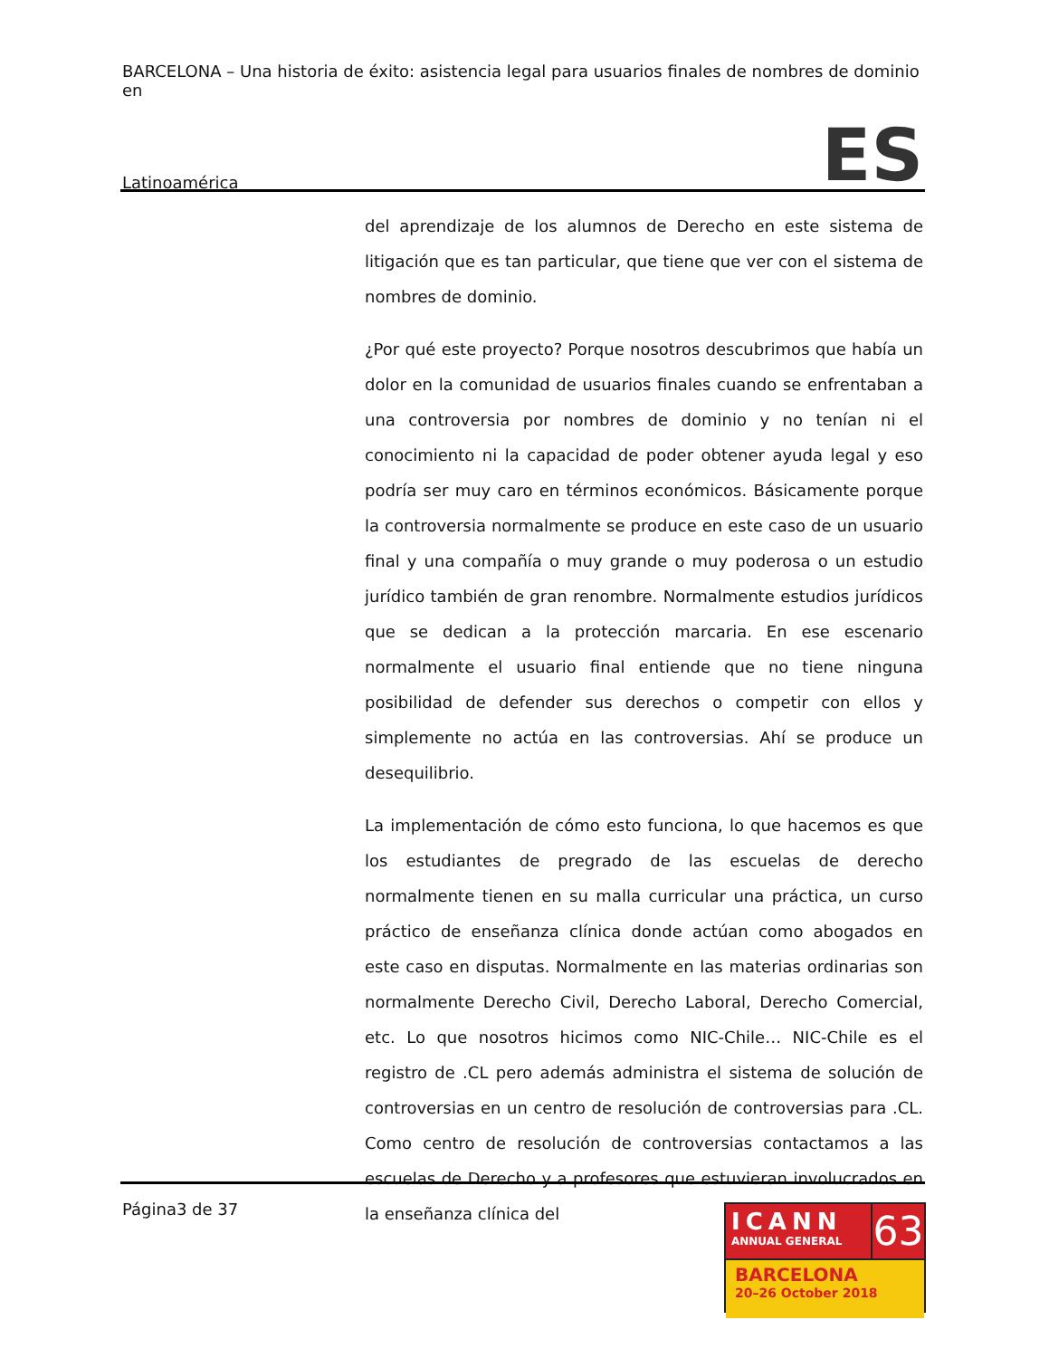BARCELONA – Una historia de éxito: asistencia legal para usuarios finales de nombres de dominio en
Latinoamérica ES
del aprendizaje de los alumnos de Derecho en este sistema de litigación que es tan particular, que tiene que ver con el sistema de nombres de dominio.
¿Por qué este proyecto? Porque nosotros descubrimos que había un dolor en la comunidad de usuarios finales cuando se enfrentaban a una controversia por nombres de dominio y no tenían ni el conocimiento ni la capacidad de poder obtener ayuda legal y eso podría ser muy caro en términos económicos. Básicamente porque la controversia normalmente se produce en este caso de un usuario final y una compañía o muy grande o muy poderosa o un estudio jurídico también de gran renombre. Normalmente estudios jurídicos que se dedican a la protección marcaria. En ese escenario normalmente el usuario final entiende que no tiene ninguna posibilidad de defender sus derechos o competir con ellos y simplemente no actúa en las controversias. Ahí se produce un desequilibrio.
La implementación de cómo esto funciona, lo que hacemos es que los estudiantes de pregrado de las escuelas de derecho normalmente tienen en su malla curricular una práctica, un curso práctico de enseñanza clínica donde actúan como abogados en este caso en disputas. Normalmente en las materias ordinarias son normalmente Derecho Civil, Derecho Laboral, Derecho Comercial, etc. Lo que nosotros hicimos como NIC-Chile… NIC-Chile es el registro de .CL pero además administra el sistema de solución de controversias en un centro de resolución de controversias para .CL. Como centro de resolución de controversias contactamos a las escuelas de Derecho y a profesores que estuvieran involucrados en la enseñanza clínica del
Página3 de 37
ICANN
ANNUAL GENERAL
63
BARCELONA
20–26 October 2018